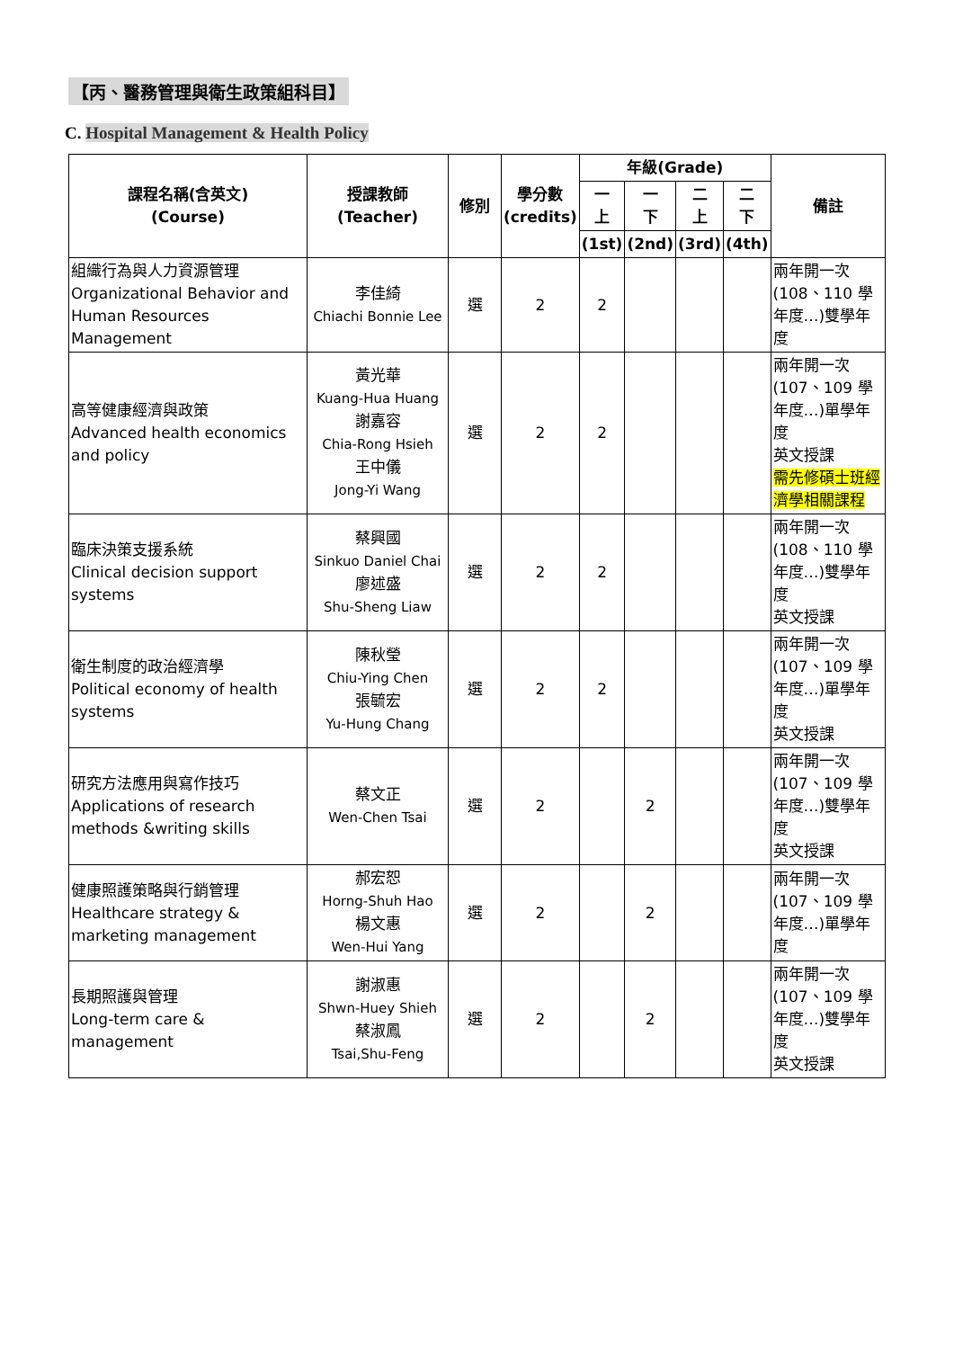【丙、醫務管理與衛生政策組科目】
C. Hospital Management & Health Policy
| 課程名稱(含英文) (Course) | 授課教師 (Teacher) | 修別 | 學分數 (credits) | 年級(Grade) | | | | 備註 |
| --- | --- | --- | --- | --- | --- | --- | --- | --- |
| | | | | 一 上 | 一 下 | 二 上 | 二 下 | |
| | | | | (1st) | (2nd) | (3rd) | (4th) | |
| 組織行為與人力資源管理 Organizational Behavior and Human Resources Management | 李佳綺 Chiachi Bonnie Lee | 選 | 2 | 2 | | | | 兩年開一次 (108、110 學年度…)雙學年度 |
| 高等健康經濟與政策 Advanced health economics and policy | 黃光華 Kuang-Hua Huang 謝嘉容 Chia-Rong Hsieh 王中儀 Jong-Yi Wang | 選 | 2 | 2 | | | | 兩年開一次 (107、109 學年度…)單學年度 英文授課 需先修碩士班經濟學相關課程 |
| 臨床決策支援系統 Clinical decision support systems | 蔡興國 Sinkuo Daniel Chai 廖述盛 Shu-Sheng Liaw | 選 | 2 | 2 | | | | 兩年開一次 (108、110 學年度…)雙學年度 英文授課 |
| 衛生制度的政治經濟學 Political economy of health systems | 陳秋瑩 Chiu-Ying Chen 張毓宏 Yu-Hung Chang | 選 | 2 | 2 | | | | 兩年開一次 (107、109 學年度…)單學年度 英文授課 |
| 研究方法應用與寫作技巧 Applications of research methods &writing skills | 蔡文正 Wen-Chen Tsai | 選 | 2 | | 2 | | | 兩年開一次 (107、109 學年度…)雙學年度 英文授課 |
| 健康照護策略與行銷管理 Healthcare strategy & marketing management | 郝宏恕 Horng-Shuh Hao 楊文惠 Wen-Hui Yang | 選 | 2 | | 2 | | | 兩年開一次 (107、109 學年度…)單學年度 |
| 長期照護與管理 Long-term care & management | 謝淑惠 Shwn-Huey Shieh 蔡淑鳳 Tsai,Shu-Feng | 選 | 2 | | 2 | | | 兩年開一次 (107、109 學年度…)雙學年度 英文授課 |